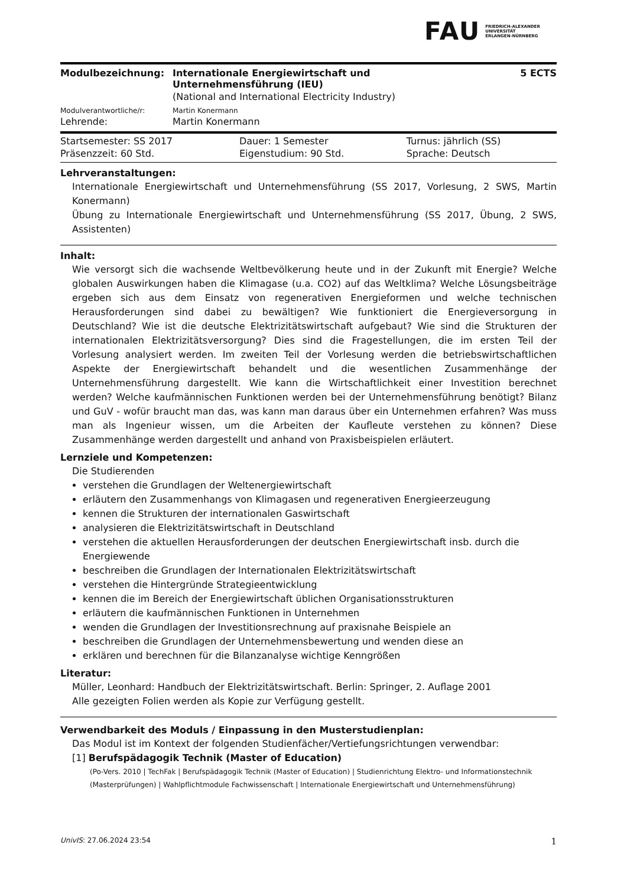FAU FRIEDRICH-ALEXANDER
UNIVERSITÄT
ERLANGEN-NÜRNBERG
| Modulbezeichnung: | Internationale Energiewirtschaft und Unternehmensführung (IEU) | 5 ECTS |
| | (National and International Electricity Industry) | |
| Modulverantwortliche/r: | Martin Konermann | |
| Lehrende: | Martin Konermann | |
| Startsemester: SS 2017 | Dauer: 1 Semester | Turnus: jährlich (SS) |
| Präsenzzeit: 60 Std. | Eigenstudium: 90 Std. | Sprache: Deutsch |
Lehrveranstaltungen:
Internationale Energiewirtschaft und Unternehmensführung (SS 2017, Vorlesung, 2 SWS, Martin Konermann)
Übung zu Internationale Energiewirtschaft und Unternehmensführung (SS 2017, Übung, 2 SWS, Assistenten)
Inhalt:
Wie versorgt sich die wachsende Weltbevölkerung heute und in der Zukunft mit Energie? Welche globalen Auswirkungen haben die Klimagase (u.a. CO2) auf das Weltklima? Welche Lösungsbeiträge ergeben sich aus dem Einsatz von regenerativen Energieformen und welche technischen Herausforderungen sind dabei zu bewältigen? Wie funktioniert die Energieversorgung in Deutschland? Wie ist die deutsche Elektrizitätswirtschaft aufgebaut? Wie sind die Strukturen der internationalen Elektrizitätsversorgung? Dies sind die Fragestellungen, die im ersten Teil der Vorlesung analysiert werden. Im zweiten Teil der Vorlesung werden die betriebswirtschaftlichen Aspekte der Energiewirtschaft behandelt und die wesentlichen Zusammenhänge der Unternehmensführung dargestellt. Wie kann die Wirtschaftlichkeit einer Investition berechnet werden? Welche kaufmännischen Funktionen werden bei der Unternehmensführung benötigt? Bilanz und GuV - wofür braucht man das, was kann man daraus über ein Unternehmen erfahren? Was muss man als Ingenieur wissen, um die Arbeiten der Kaufleute verstehen zu können? Diese Zusammenhänge werden dargestellt und anhand von Praxisbeispielen erläutert.
Lernziele und Kompetenzen:
Die Studierenden
verstehen die Grundlagen der Weltenergiewirtschaft
erläutern den Zusammenhangs von Klimagasen und regenerativen Energieerzeugung
kennen die Strukturen der internationalen Gaswirtschaft
analysieren die Elektrizitätswirtschaft in Deutschland
verstehen die aktuellen Herausforderungen der deutschen Energiewirtschaft insb. durch die Energiewende
beschreiben die Grundlagen der Internationalen Elektrizitätswirtschaft
verstehen die Hintergründe Strategieentwicklung
kennen die im Bereich der Energiewirtschaft üblichen Organisationsstrukturen
erläutern die kaufmännischen Funktionen in Unternehmen
wenden die Grundlagen der Investitionsrechnung auf praxisnahe Beispiele an
beschreiben die Grundlagen der Unternehmensbewertung und wenden diese an
erklären und berechnen für die Bilanzanalyse wichtige Kenngrößen
Literatur:
Müller, Leonhard: Handbuch der Elektrizitätswirtschaft. Berlin: Springer, 2. Auflage 2001
Alle gezeigten Folien werden als Kopie zur Verfügung gestellt.
Verwendbarkeit des Moduls / Einpassung in den Musterstudienplan:
Das Modul ist im Kontext der folgenden Studienfächer/Vertiefungsrichtungen verwendbar:
[1] Berufspädagogik Technik (Master of Education)
(Po-Vers. 2010 | TechFak | Berufspädagogik Technik (Master of Education) | Studienrichtung Elektro- und Informationstechnik (Masterprüfungen) | Wahlpflichtmodule Fachwissenschaft | Internationale Energiewirtschaft und Unternehmensführung)
UnivIS: 27.06.2024 23:54 1